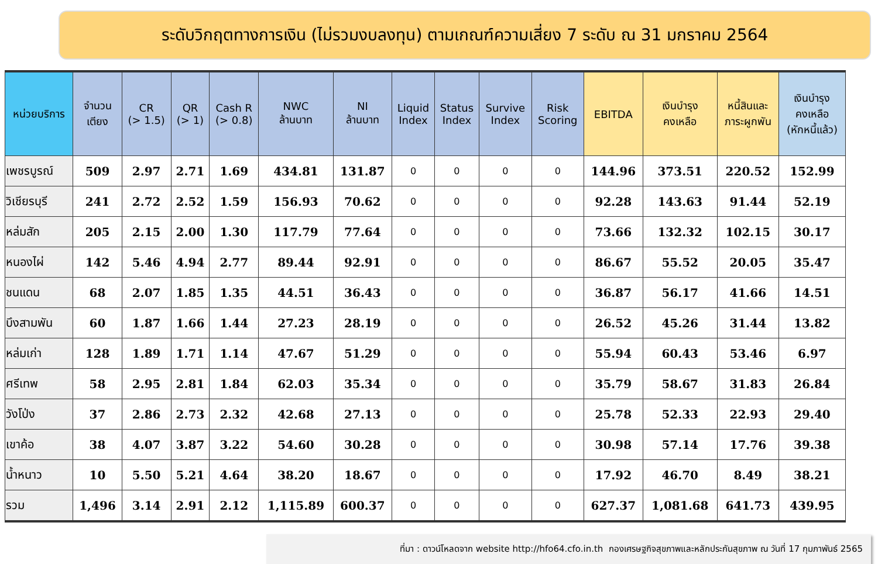ระดับวิกฤตทางการเงิน (ไม่รวมงบลงทุน) ตามเกณฑ์ความเสี่ยง 7 ระดับ ณ 31 มกราคม 2564
| หน่วยบริการ | จำนวน เตียง | CR (> 1.5) | QR (> 1) | Cash R (> 0.8) | NWC ล้านบาท | NI ล้านบาท | Liquid Index | Status Index | Survive Index | Risk Scoring | EBITDA | เงินบำรุง คงเหลือ | หนี้สินและ ภาระผูกพัน | เงินบำรุง คงเหลือ (หักหนี้แล้ว) |
| --- | --- | --- | --- | --- | --- | --- | --- | --- | --- | --- | --- | --- | --- | --- |
| เพชรบูรณ์ | 509 | 2.97 | 2.71 | 1.69 | 434.81 | 131.87 | 0 | 0 | 0 | 0 | 144.96 | 373.51 | 220.52 | 152.99 |
| วิเชียรบุรี | 241 | 2.72 | 2.52 | 1.59 | 156.93 | 70.62 | 0 | 0 | 0 | 0 | 92.28 | 143.63 | 91.44 | 52.19 |
| หล่มสัก | 205 | 2.15 | 2.00 | 1.30 | 117.79 | 77.64 | 0 | 0 | 0 | 0 | 73.66 | 132.32 | 102.15 | 30.17 |
| หนองไผ่ | 142 | 5.46 | 4.94 | 2.77 | 89.44 | 92.91 | 0 | 0 | 0 | 0 | 86.67 | 55.52 | 20.05 | 35.47 |
| ชนแดน | 68 | 2.07 | 1.85 | 1.35 | 44.51 | 36.43 | 0 | 0 | 0 | 0 | 36.87 | 56.17 | 41.66 | 14.51 |
| บึงสามพัน | 60 | 1.87 | 1.66 | 1.44 | 27.23 | 28.19 | 0 | 0 | 0 | 0 | 26.52 | 45.26 | 31.44 | 13.82 |
| หล่มเก่า | 128 | 1.89 | 1.71 | 1.14 | 47.67 | 51.29 | 0 | 0 | 0 | 0 | 55.94 | 60.43 | 53.46 | 6.97 |
| ศรีเทพ | 58 | 2.95 | 2.81 | 1.84 | 62.03 | 35.34 | 0 | 0 | 0 | 0 | 35.79 | 58.67 | 31.83 | 26.84 |
| วังโป่ง | 37 | 2.86 | 2.73 | 2.32 | 42.68 | 27.13 | 0 | 0 | 0 | 0 | 25.78 | 52.33 | 22.93 | 29.40 |
| เขาค้อ | 38 | 4.07 | 3.87 | 3.22 | 54.60 | 30.28 | 0 | 0 | 0 | 0 | 30.98 | 57.14 | 17.76 | 39.38 |
| น้ำหนาว | 10 | 5.50 | 5.21 | 4.64 | 38.20 | 18.67 | 0 | 0 | 0 | 0 | 17.92 | 46.70 | 8.49 | 38.21 |
| รวม | 1,496 | 3.14 | 2.91 | 2.12 | 1,115.89 | 600.37 | 0 | 0 | 0 | 0 | 627.37 | 1,081.68 | 641.73 | 439.95 |
ที่มา : ดาวน์โหลดจาก website http://hfo64.cfo.in.th กองเศรษฐกิจสุขภาพและหลักประกันสุขภาพ ณ วันที่ 17 กุมภาพันธ์ 2565